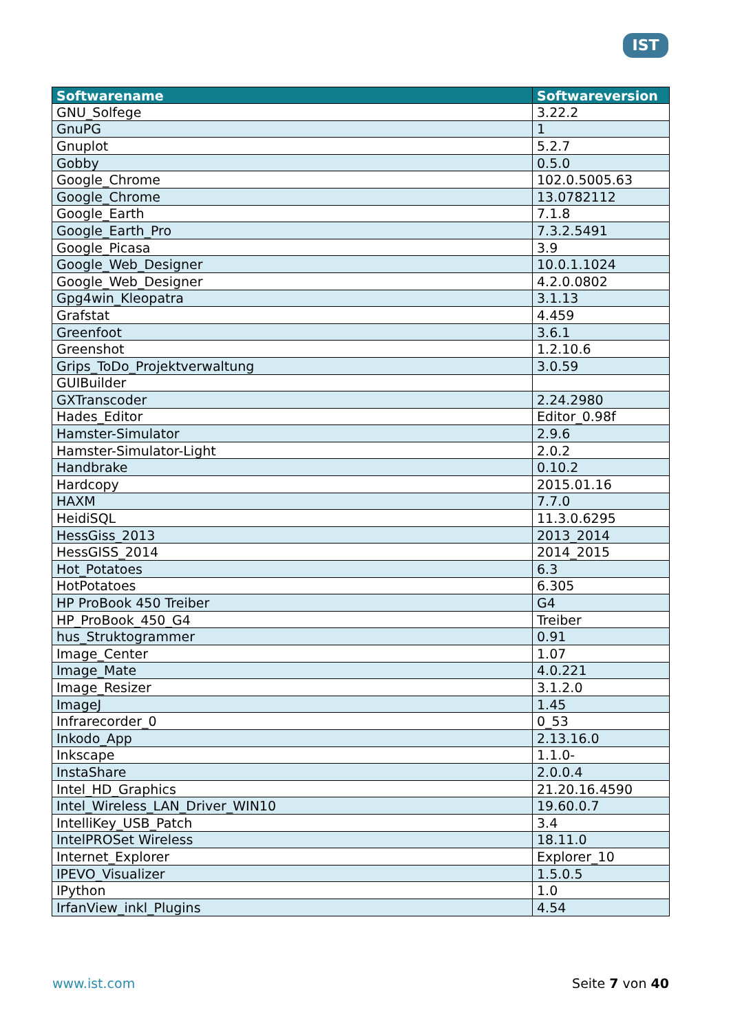IST
| Softwarename | Softwareversion |
| --- | --- |
| GNU_Solfege | 3.22.2 |
| GnuPG | 1 |
| Gnuplot | 5.2.7 |
| Gobby | 0.5.0 |
| Google_Chrome | 102.0.5005.63 |
| Google_Chrome | 13.0782112 |
| Google_Earth | 7.1.8 |
| Google_Earth_Pro | 7.3.2.5491 |
| Google_Picasa | 3.9 |
| Google_Web_Designer | 10.0.1.1024 |
| Google_Web_Designer | 4.2.0.0802 |
| Gpg4win_Kleopatra | 3.1.13 |
| Grafstat | 4.459 |
| Greenfoot | 3.6.1 |
| Greenshot | 1.2.10.6 |
| Grips_ToDo_Projektverwaltung | 3.0.59 |
| GUIBuilder | |
| GXTranscoder | 2.24.2980 |
| Hades_Editor | Editor_0.98f |
| Hamster-Simulator | 2.9.6 |
| Hamster-Simulator-Light | 2.0.2 |
| Handbrake | 0.10.2 |
| Hardcopy | 2015.01.16 |
| HAXM | 7.7.0 |
| HeidiSQL | 11.3.0.6295 |
| HessGiss_2013 | 2013_2014 |
| HessGISS_2014 | 2014_2015 |
| Hot_Potatoes | 6.3 |
| HotPotatoes | 6.305 |
| HP ProBook 450 Treiber | G4 |
| HP_ProBook_450_G4 | Treiber |
| hus_Struktogrammer | 0.91 |
| Image_Center | 1.07 |
| Image_Mate | 4.0.221 |
| Image_Resizer | 3.1.2.0 |
| ImageJ | 1.45 |
| Infrarecorder_0 | 0_53 |
| Inkodo_App | 2.13.16.0 |
| Inkscape | 1.1.0- |
| InstaShare | 2.0.0.4 |
| Intel_HD_Graphics | 21.20.16.4590 |
| Intel_Wireless_LAN_Driver_WIN10 | 19.60.0.7 |
| IntelliKey_USB_Patch | 3.4 |
| IntelPROSet Wireless | 18.11.0 |
| Internet_Explorer | Explorer_10 |
| IPEVO_Visualizer | 1.5.0.5 |
| IPython | 1.0 |
| IrfanView_inkl_Plugins | 4.54 |
www.ist.com Seite 7 von 40